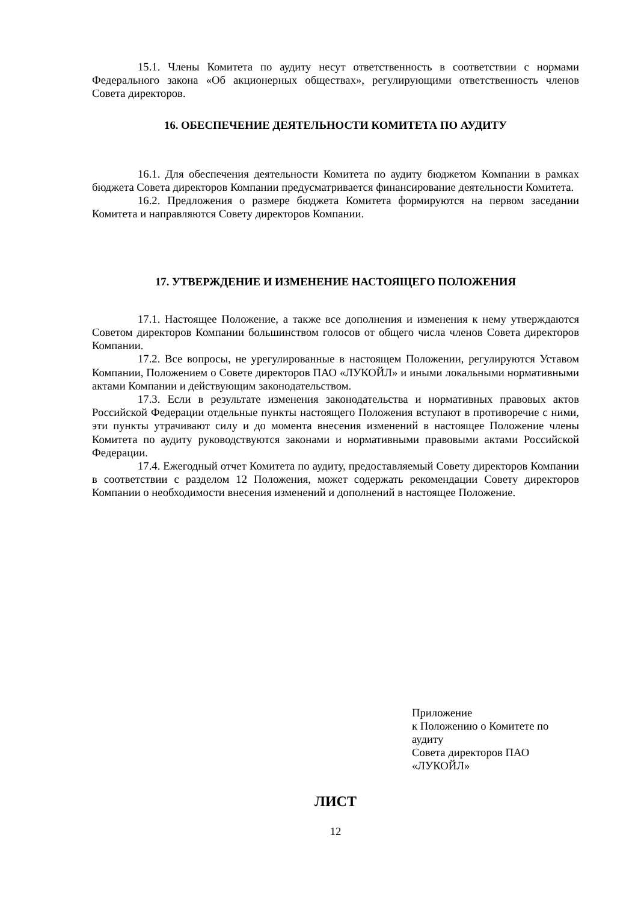15.1. Члены Комитета по аудиту несут ответственность в соответствии с нормами Федерального закона «Об акционерных обществах», регулирующими ответственность членов Совета директоров.
16. ОБЕСПЕЧЕНИЕ ДЕЯТЕЛЬНОСТИ КОМИТЕТА ПО АУДИТУ
16.1. Для обеспечения деятельности Комитета по аудиту бюджетом Компании в рамках бюджета Совета директоров Компании предусматривается финансирование деятельности Комитета.
16.2. Предложения о размере бюджета Комитета формируются на первом заседании Комитета и направляются Совету директоров Компании.
17. УТВЕРЖДЕНИЕ И ИЗМЕНЕНИЕ НАСТОЯЩЕГО ПОЛОЖЕНИЯ
17.1. Настоящее Положение, а также все дополнения и изменения к нему утверждаются Советом директоров Компании большинством голосов от общего числа членов Совета директоров Компании.
17.2. Все вопросы, не урегулированные в настоящем Положении, регулируются Уставом Компании, Положением о Совете директоров ПАО «ЛУКОЙЛ» и иными локальными нормативными актами Компании и действующим законодательством.
17.3. Если в результате изменения законодательства и нормативных правовых актов Российской Федерации отдельные пункты настоящего Положения вступают в противоречие с ними, эти пункты утрачивают силу и до момента внесения изменений в настоящее Положение члены Комитета по аудиту руководствуются законами и нормативными правовыми актами Российской Федерации.
17.4. Ежегодный отчет Комитета по аудиту, предоставляемый Совету директоров Компании в соответствии с разделом 12 Положения, может содержать рекомендации Совету директоров Компании о необходимости внесения изменений и дополнений в настоящее Положение.
Приложение
к Положению о Комитете по аудиту
Совета директоров ПАО
«ЛУКОЙЛ»
ЛИСТ
12